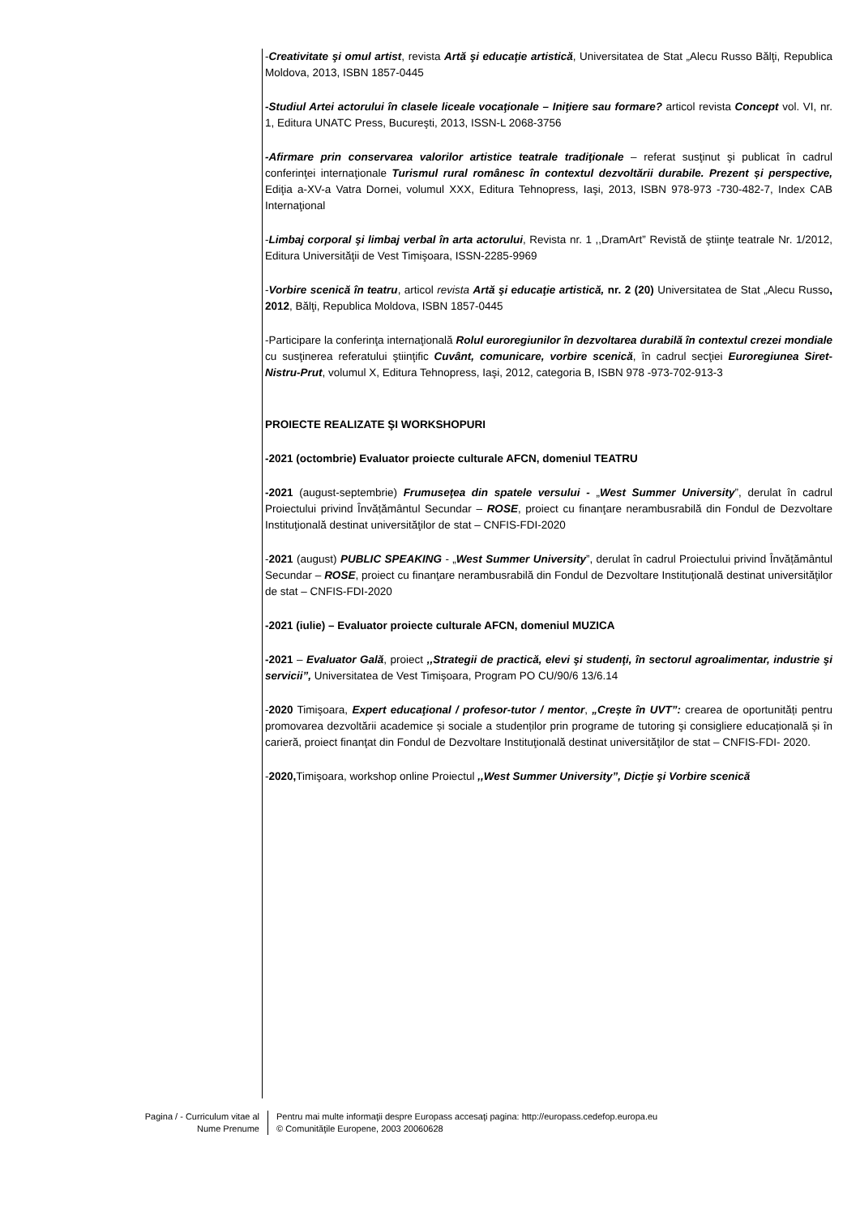-Creativitate şi omul artist, revista Artă şi educaţie artistică, Universitatea de Stat „Alecu Russo Bălţi, Republica Moldova, 2013, ISBN 1857-0445
-Studiul Artei actorului în clasele liceale vocaţionale – Iniţiere sau formare? articol revista Concept vol. VI, nr. 1, Editura UNATC Press, Bucureşti, 2013, ISSN-L 2068-3756
-Afirmare prin conservarea valorilor artistice teatrale tradiţionale – referat susţinut şi publicat în cadrul conferinţei internaţionale Turismul rural românesc în contextul dezvoltării durabile. Prezent și perspective, Ediţia a-XV-a Vatra Dornei, volumul XXX, Editura Tehnopress, Iaşi, 2013, ISBN 978-973 -730-482-7, Index CAB Internaţional
-Limbaj corporal şi limbaj verbal în arta actorului, Revista nr. 1 ,,DramArt” Revistă de ştiinţe teatrale Nr. 1/2012, Editura Universităţii de Vest Timişoara, ISSN-2285-9969
-Vorbire scenică în teatru, articol revista Artă şi educaţie artistică, nr. 2 (20) Universitatea de Stat „Alecu Russo, 2012, Bălţi, Republica Moldova, ISBN 1857-0445
-Participare la conferinţa internaţională Rolul euroregiunilor în dezvoltarea durabilă în contextul crezei mondiale cu susţinerea referatului ştiinţific Cuvânt, comunicare, vorbire scenică, în cadrul secţiei Euroregiunea Siret-Nistru-Prut, volumul X, Editura Tehnopress, Iaşi, 2012, categoria B, ISBN 978 -973-702-913-3
PROIECTE REALIZATE ŞI WORKSHOPURI
-2021 (octombrie) Evaluator proiecte culturale AFCN, domeniul TEATRU
-2021 (august-septembrie) Frumuseţea din spatele versului - „West Summer University”, derulat în cadrul Proiectului privind Învățământul Secundar – ROSE, proiect cu finanţare nerambusrabilă din Fondul de Dezvoltare Instituţională destinat universităţilor de stat – CNFIS-FDI-2020
-2021 (august) PUBLIC SPEAKING - „West Summer University”, derulat în cadrul Proiectului privind Învățământul Secundar – ROSE, proiect cu finanţare nerambusrabilă din Fondul de Dezvoltare Instituţională destinat universităţilor de stat – CNFIS-FDI-2020
-2021 (iulie) – Evaluator proiecte culturale AFCN, domeniul MUZICA
-2021 – Evaluator Gală, proiect ,,Strategii de practică, elevi şi studenţi, în sectorul agroalimentar, industrie şi servicii”, Universitatea de Vest Timişoara, Program PO CU/90/6 13/6.14
-2020 Timişoara, Expert educaţional / profesor-tutor / mentor, „Crește în UVT”: crearea de oportunități pentru promovarea dezvoltării academice și sociale a studenților prin programe de tutoring şi consigliere educațională și în carieră, proiect finanţat din Fondul de Dezvoltare Instituţională destinat universităţilor de stat – CNFIS-FDI- 2020.
-2020, Timişoara, workshop online Proiectul ,,West Summer University”, Dicţie şi Vorbire scenică
Pagina / - Curriculum vitae al
Nume Prenume
Pentru mai multe informaţii despre Europass accesaţi pagina: http://europass.cedefop.europa.eu
© Comunităţile Europene, 2003 20060628